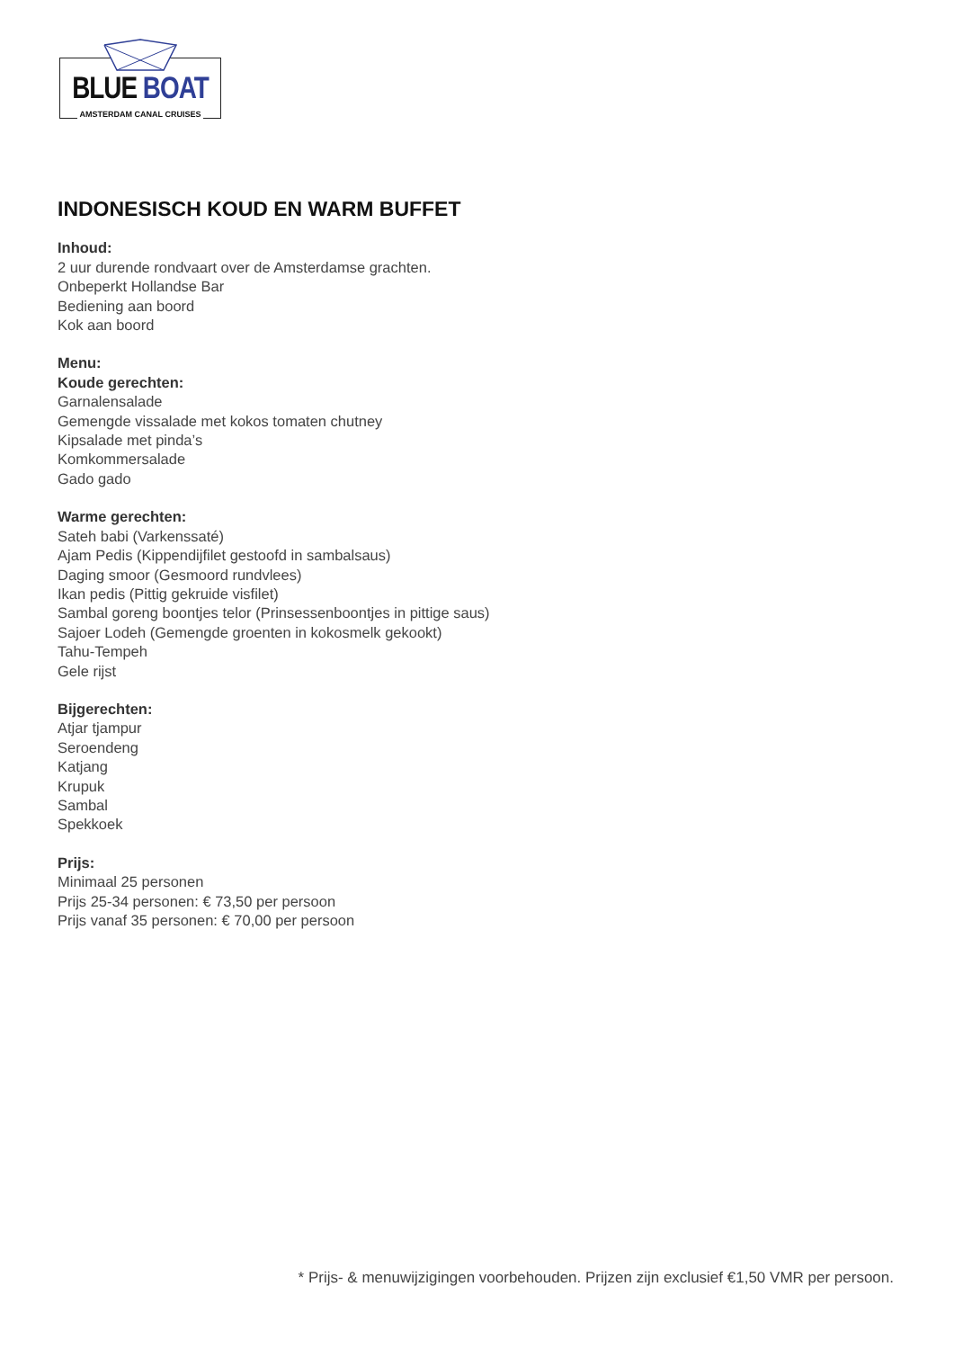BLUE BOAT
AMSTERDAM CANAL CRUISES
INDONESISCH KOUD EN WARM BUFFET
Inhoud:
2 uur durende rondvaart over de Amsterdamse grachten.
Onbeperkt Hollandse Bar
Bediening aan boord
Kok aan boord
Menu:
Koude gerechten:
Garnalensalade
Gemengde vissalade met kokos tomaten chutney
Kipsalade met pinda’s
Komkommersalade
Gado gado
Warme gerechten:
Sateh babi (Varkenssaté)
Ajam Pedis (Kippendijfilet gestoofd in sambalsaus)
Daging smoor (Gesmoord rundvlees)
Ikan pedis (Pittig gekruide visfilet)
Sambal goreng boontjes telor (Prinsessenboontjes in pittige saus)
Sajoer Lodeh (Gemengde groenten in kokosmelk gekookt)
Tahu-Tempeh
Gele rijst
Bijgerechten:
Atjar tjampur
Seroendeng
Katjang
Krupuk
Sambal
Spekkoek
Prijs:
Minimaal 25 personen
Prijs 25-34 personen: € 73,50 per persoon
Prijs vanaf 35 personen: € 70,00 per persoon
* Prijs- & menuwijzigingen voorbehouden. Prijzen zijn exclusief €1,50 VMR per persoon.